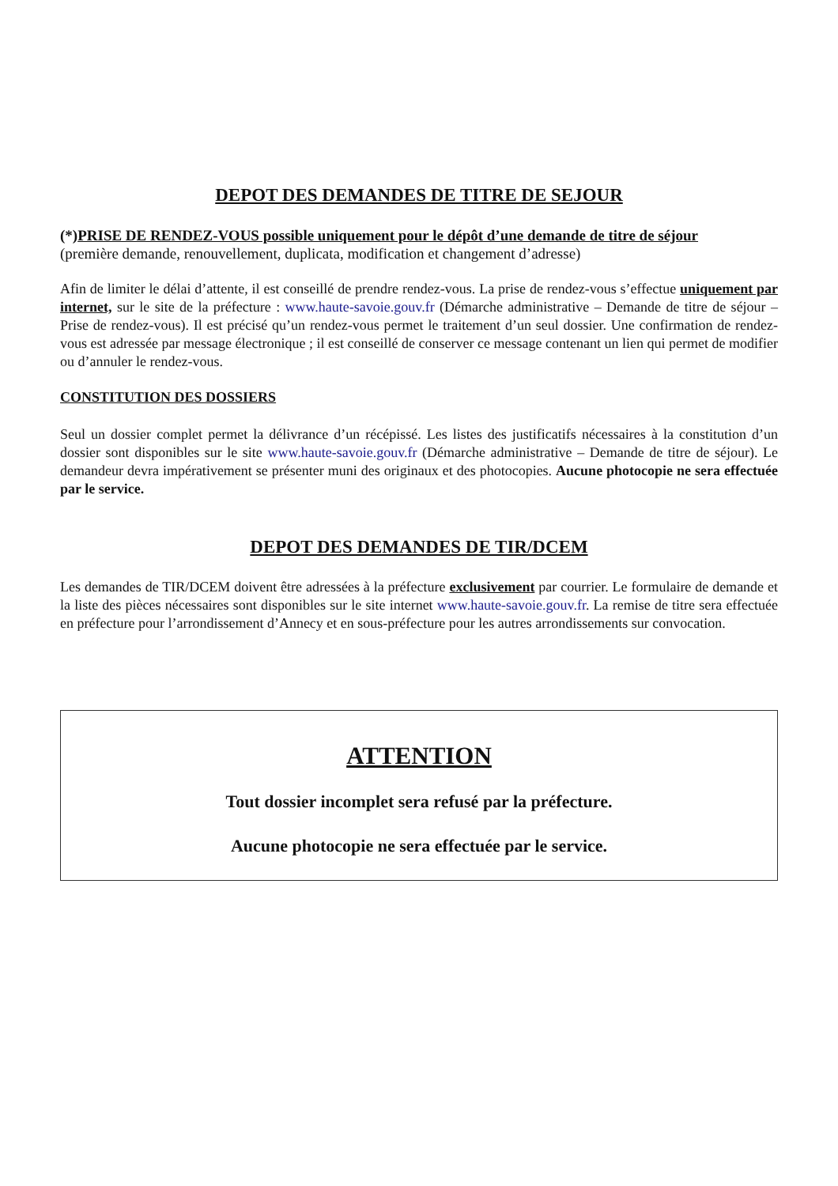DEPOT DES DEMANDES DE TITRE DE SEJOUR
(*)PRISE DE RENDEZ-VOUS possible uniquement pour le dépôt d’une demande de titre de séjour
(première demande, renouvellement, duplicata, modification et changement d’adresse)
Afin de limiter le délai d’attente, il est conseillé de prendre rendez-vous. La prise de rendez-vous s’effectue uniquement par internet, sur le site de la préfecture : www.haute-savoie.gouv.fr (Démarche administrative – Demande de titre de séjour – Prise de rendez-vous). Il est précisé qu’un rendez-vous permet le traitement d’un seul dossier. Une confirmation de rendez-vous est adressée par message électronique ; il est conseillé de conserver ce message contenant un lien qui permet de modifier ou d’annuler le rendez-vous.
CONSTITUTION DES DOSSIERS
Seul un dossier complet permet la délivrance d’un récépissé. Les listes des justificatifs nécessaires à la constitution d’un dossier sont disponibles sur le site www.haute-savoie.gouv.fr (Démarche administrative – Demande de titre de séjour). Le demandeur devra impérativement se présenter muni des originaux et des photocopies. Aucune photocopie ne sera effectuée par le service.
DEPOT DES DEMANDES DE TIR/DCEM
Les demandes de TIR/DCEM doivent être adressées à la préfecture exclusivement par courrier. Le formulaire de demande et la liste des pièces nécessaires sont disponibles sur le site internet www.haute-savoie.gouv.fr. La remise de titre sera effectuée en préfecture pour l’arrondissement d’Annecy et en sous-préfecture pour les autres arrondissements sur convocation.
ATTENTION
Tout dossier incomplet sera refusé par la préfecture.
Aucune photocopie ne sera effectuée par le service.